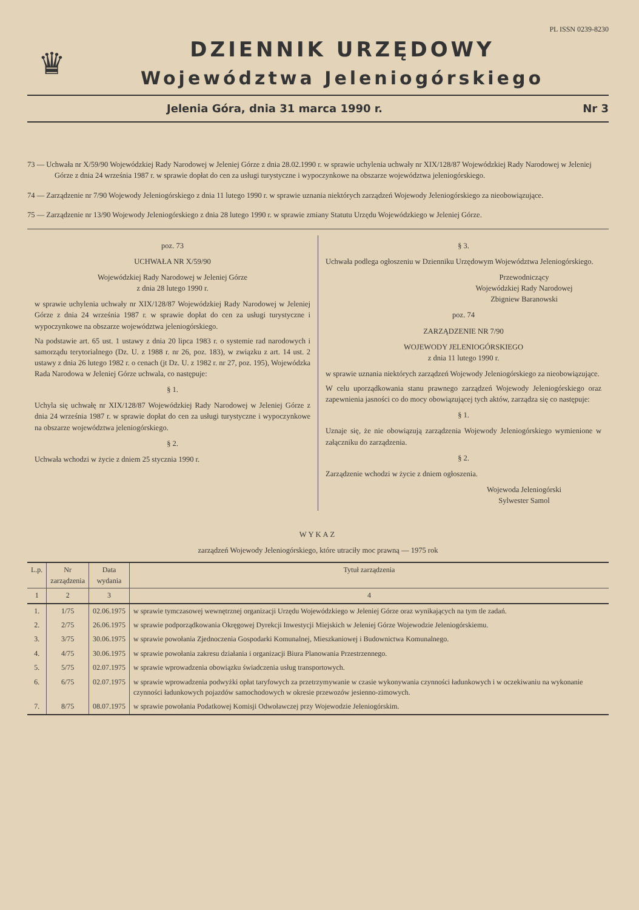PL ISSN 0239-8230
♛
DZIENNIK URZĘDOWY
Województwa Jeleniogórskiego
Jelenia Góra, dnia 31 marca 1990 r. Nr 3
73 — Uchwała nr X/59/90 Wojewódzkiej Rady Narodowej w Jeleniej Górze z dnia 28.02.1990 r. w sprawie uchylenia uchwały nr XIX/128/87 Wojewódzkiej Rady Narodowej w Jeleniej Górze z dnia 24 września 1987 r. w sprawie dopłat do cen za usługi turystyczne i wypoczynkowe na obszarze województwa jeleniogórskiego.
74 — Zarządzenie nr 7/90 Wojewody Jeleniogórskiego z dnia 11 lutego 1990 r. w sprawie uznania niektórych zarządzeń Wojewody Jeleniogórskiego za nieobowiązujące.
75 — Zarządzenie nr 13/90 Wojewody Jeleniogórskiego z dnia 28 lutego 1990 r. w sprawie zmiany Statutu Urzędu Wojewódzkiego w Jeleniej Górze.
poz. 73
UCHWAŁA NR X/59/90
Wojewódzkiej Rady Narodowej w Jeleniej Górze
z dnia 28 lutego 1990 r.
w sprawie uchylenia uchwały nr XIX/128/87 Wojewódzkiej Rady Narodowej w Jeleniej Górze z dnia 24 września 1987 r. w sprawie dopłat do cen za usługi turystyczne i wypoczynkowe na obszarze województwa jeleniogórskiego.
Na podstawie art. 65 ust. 1 ustawy z dnia 20 lipca 1983 r. o systemie rad narodowych i samorządu terytorialnego (Dz. U. z 1988 r. nr 26, poz. 183), w związku z art. 14 ust. 2 ustawy z dnia 26 lutego 1982 r. o cenach (jt Dz. U. z 1982 r. nr 27, poz. 195), Wojewódzka Rada Narodowa w Jeleniej Górze uchwala, co następuje:
§ 1.
Uchyla się uchwałę nr XIX/128/87 Wojewódzkiej Rady Narodowej w Jeleniej Górze z dnia 24 września 1987 r. w sprawie dopłat do cen za usługi turystyczne i wypoczynkowe na obszarze województwa jeleniogórskiego.
§ 2.
Uchwała wchodzi w życie z dniem 25 stycznia 1990 r.
§ 3.
Uchwała podlega ogłoszeniu w Dzienniku Urzędowym Województwa Jeleniogórskiego.
Przewodniczący
Wojewódzkiej Rady Narodowej
Zbigniew Baranowski
poz. 74
ZARZĄDZENIE NR 7/90
WOJEWODY JELENIOGÓRSKIEGO
z dnia 11 lutego 1990 r.
w sprawie uznania niektórych zarządzeń Wojewody Jeleniogórskiego za nieobowiązujące.
W celu uporządkowania stanu prawnego zarządzeń Wojewody Jeleniogórskiego oraz zapewnienia jasności co do mocy obowiązującej tych aktów, zarządza się co następuje:
§ 1.
Uznaje się, że nie obowiązują zarządzenia Wojewody Jeleniogórskiego wymienione w załączniku do zarządzenia.
§ 2.
Zarządzenie wchodzi w życie z dniem ogłoszenia.
Wojewoda Jeleniogórski
Sylwester Samol
WYKAZ
zarządzeń Wojewody Jeleniogórskiego, które utraciły moc prawną — 1975 rok
| L.p. | Nr zarządzenia | Data wydania | Tytuł zarządzenia |
| --- | --- | --- | --- |
| 1 | 2 | 3 | 4 |
| 1. | 1/75 | 02.06.1975 | w sprawie tymczasowej wewnętrznej organizacji Urzędu Wojewódzkiego w Jeleniej Górze oraz wynikających na tym tle zadań. |
| 2. | 2/75 | 26.06.1975 | w sprawie podporządkowania Okręgowej Dyrekcji Inwestycji Miejskich w Jeleniej Górze Wojewodzie Jeleniogórskiemu. |
| 3. | 3/75 | 30.06.1975 | w sprawie powołania Zjednoczenia Gospodarki Komunalnej, Mieszkaniowej i Budownictwa Komunalnego. |
| 4. | 4/75 | 30.06.1975 | w sprawie powołania zakresu działania i organizacji Biura Planowania Przestrzennego. |
| 5. | 5/75 | 02.07.1975 | w sprawie wprowadzenia obowiązku świadczenia usług transportowych. |
| 6. | 6/75 | 02.07.1975 | w sprawie wprowadzenia podwyżki opłat taryfowych za przetrzymywanie w czasie wykonywania czynności ładunkowych i w oczekiwaniu na wykonanie czynności ładunkowych pojazdów samochodowych w okresie przewozów jesienno-zimowych. |
| 7. | 8/75 | 08.07.1975 | w sprawie powołania Podatkowej Komisji Odwoławczej przy Wojewodzie Jeleniogórskim. |